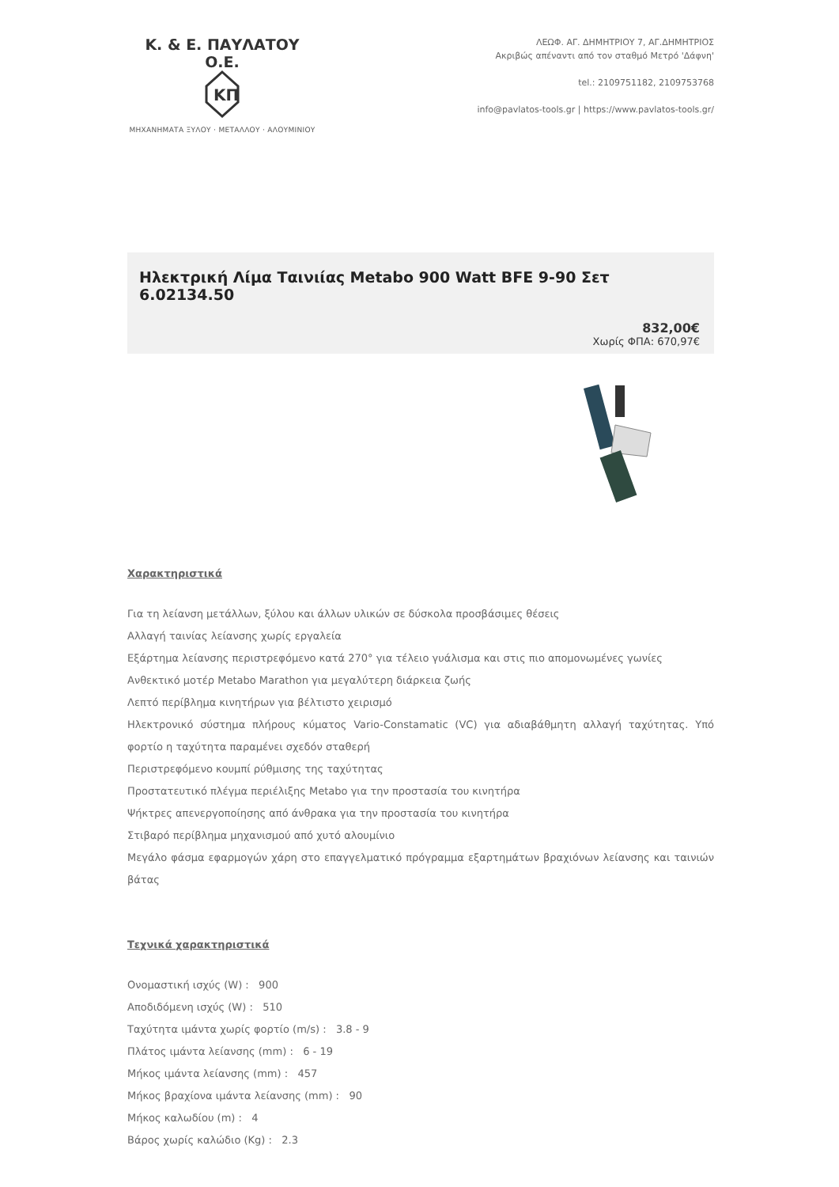Κ. & Ε. ΠΑΥΛΑΤΟΥ Ο.Ε.
KΠ
ΜΗΧΑΝΗΜΑΤΑ ΞΥΛΟΥ · ΜΕΤΑΛΛΟΥ · ΑΛΟΥΜΙΝΙΟΥ
ΛΕΩΦ. ΑΓ. ΔΗΜΗΤΡΙΟΥ 7, ΑΓ.ΔΗΜΗΤΡΙΟΣ
Ακριβώς απέναντι από τον σταθμό Μετρό 'Δάφνη'
tel.: 2109751182, 2109753768
info@pavlatos-tools.gr | https://www.pavlatos-tools.gr/
Ηλεκτρική Λίμα Ταινιίας Metabo 900 Watt BFE 9-90 Σετ 6.02134.50
832,00€
Χωρίς ΦΠΑ: 670,97€
Χαρακτηριστικά
Για τη λείανση μετάλλων, ξύλου και άλλων υλικών σε δύσκολα προσβάσιμες θέσεις
Αλλαγή ταινίας λείανσης χωρίς εργαλεία
Εξάρτημα λείανσης περιστρεφόμενο κατά 270° για τέλειο γυάλισμα και στις πιο απομονωμένες γωνίες
Ανθεκτικό μοτέρ Metabo Marathon για μεγαλύτερη διάρκεια ζωής
Λεπτό περίβλημα κινητήρων για βέλτιστο χειρισμό
Ηλεκτρονικό σύστημα πλήρους κύματος Vario-Constamatic (VC) για αδιαβάθμητη αλλαγή ταχύτητας. Υπό φορτίο η ταχύτητα παραμένει σχεδόν σταθερή
Περιστρεφόμενο κουμπί ρύθμισης της ταχύτητας
Προστατευτικό πλέγμα περιέλιξης Metabo για την προστασία του κινητήρα
Ψήκτρες απενεργοποίησης από άνθρακα για την προστασία του κινητήρα
Στιβαρό περίβλημα μηχανισμού από χυτό αλουμίνιο
Μεγάλο φάσμα εφαρμογών χάρη στο επαγγελματικό πρόγραμμα εξαρτημάτων βραχιόνων λείανσης και ταινιών βάτας
Τεχνικά χαρακτηριστικά
Ονομαστική ισχύς (W) : 900
Αποδιδόμενη ισχύς (W) : 510
Ταχύτητα ιμάντα χωρίς φορτίο (m/s) : 3.8 - 9
Πλάτος ιμάντα λείανσης (mm) : 6 - 19
Μήκος ιμάντα λείανσης (mm) : 457
Μήκος βραχίονα ιμάντα λείανσης (mm) : 90
Μήκος καλωδίου (m) : 4
Βάρος χωρίς καλώδιο (Kg) : 2.3